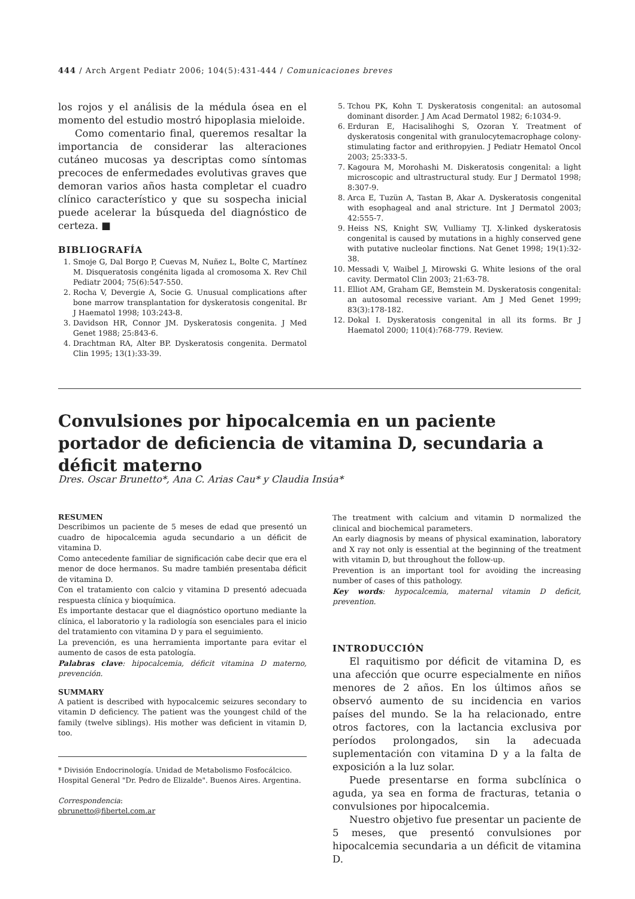444 / Arch Argent Pediatr 2006; 104(5):431-444 / Comunicaciones breves
los rojos y el análisis de la médula ósea en el momento del estudio mostró hipoplasia mieloide.
Como comentario final, queremos resaltar la importancia de considerar las alteraciones cutáneo mucosas ya descriptas como síntomas precoces de enfermedades evolutivas graves que demoran varios años hasta completar el cuadro clínico característico y que su sospecha inicial puede acelerar la búsqueda del diagnóstico de certeza. ■
BIBLIOGRAFÍA
1. Smoje G, Dal Borgo P, Cuevas M, Nuñez L, Bolte C, Martínez M. Disqueratosis congénita ligada al cromosoma X. Rev Chil Pediatr 2004; 75(6):547-550.
2. Rocha V, Devergie A, Socie G. Unusual complications after bone marrow transplantation for dyskeratosis congenital. Br J Haematol 1998; 103:243-8.
3. Davidson HR, Connor JM. Dyskeratosis congenita. J Med Genet 1988; 25:843-6.
4. Drachtman RA, Alter BP. Dyskeratosis congenita. Dermatol Clin 1995; 13(1):33-39.
5. Tchou PK, Kohn T. Dyskeratosis congenital: an autosomal dominant disorder. J Am Acad Dermatol 1982; 6:1034-9.
6. Erduran E, Hacisalihoghi S, Ozoran Y. Treatment of dyskeratosis congenital with granulocytemacrophage colony-stimulating factor and erithropyien. J Pediatr Hematol Oncol 2003; 25:333-5.
7. Kagoura M, Morohashi M. Diskeratosis congenital: a light microscopic and ultrastructural study. Eur J Dermatol 1998; 8:307-9.
8. Arca E, Tuzün A, Tastan B, Akar A. Dyskeratosis congenital with esophageal and anal stricture. Int J Dermatol 2003; 42:555-7.
9. Heiss NS, Knight SW, Vulliamy TJ. X-linked dyskeratosis congenital is caused by mutations in a highly conserved gene with putative nucleolar finctions. Nat Genet 1998; 19(1):32-38.
10. Messadi V, Waibel J, Mirowski G. White lesions of the oral cavity. Dermatol Clin 2003; 21:63-78.
11. Elliot AM, Graham GE, Bemstein M. Dyskeratosis congenital: an autosomal recessive variant. Am J Med Genet 1999; 83(3):178-182.
12. Dokal I. Dyskeratosis congenital in all its forms. Br J Haematol 2000; 110(4):768-779. Review.
Convulsiones por hipocalcemia en un paciente portador de deficiencia de vitamina D, secundaria a déficit materno
Dres. Oscar Brunetto*, Ana C. Arias Cau* y Claudia Insúa*
RESUMEN
Describimos un paciente de 5 meses de edad que presentó un cuadro de hipocalcemia aguda secundario a un déficit de vitamina D.
Como antecedente familiar de significación cabe decir que era el menor de doce hermanos. Su madre también presentaba déficit de vitamina D.
Con el tratamiento con calcio y vitamina D presentó adecuada respuesta clínica y bioquímica.
Es importante destacar que el diagnóstico oportuno mediante la clínica, el laboratorio y la radiología son esenciales para el inicio del tratamiento con vitamina D y para el seguimiento.
La prevención, es una herramienta importante para evitar el aumento de casos de esta patología.
Palabras clave: hipocalcemia, déficit vitamina D materno, prevención.
SUMMARY
A patient is described with hypocalcemic seizures secondary to vitamin D deficiency. The patient was the youngest child of the family (twelve siblings). His mother was deficient in vitamin D, too.
* División Endocrinología. Unidad de Metabolismo Fosfocálcico. Hospital General "Dr. Pedro de Elizalde". Buenos Aires. Argentina.
Correspondencia:
obrunetto@fibertel.com.ar
The treatment with calcium and vitamin D normalized the clinical and biochemical parameters.
An early diagnosis by means of physical examination, laboratory and X ray not only is essential at the beginning of the treatment with vitamin D, but throughout the follow-up.
Prevention is an important tool for avoiding the increasing number of cases of this pathology.
Key words: hypocalcemia, maternal vitamin D deficit, prevention.
INTRODUCCIÓN
El raquitismo por déficit de vitamina D, es una afección que ocurre especialmente en niños menores de 2 años. En los últimos años se observó aumento de su incidencia en varios países del mundo. Se la ha relacionado, entre otros factores, con la lactancia exclusiva por períodos prolongados, sin la adecuada suplementación con vitamina D y a la falta de exposición a la luz solar.
Puede presentarse en forma subclínica o aguda, ya sea en forma de fracturas, tetania o convulsiones por hipocalcemia.
Nuestro objetivo fue presentar un paciente de 5 meses, que presentó convulsiones por hipocalcemia secundaria a un déficit de vitamina D.